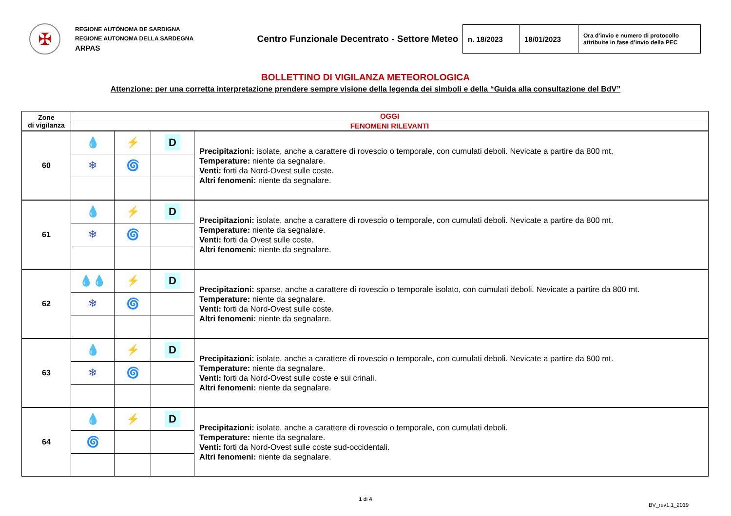✠
REGIONE AUTÒNOMA DE SARDIGNA
REGIONE AUTONOMA DELLA SARDEGNA
ARPAS
Centro Funzionale Decentrato - Settore Meteo
| n. 18/2023 | 18/01/2023 | Ora d’invio e numero di protocollo attribuite in fase d’invio della PEC |
BOLLETTINO DI VIGILANZA METEOROLOGICA
Attenzione: per una corretta interpretazione prendere sempre visione della legenda dei simboli e della “Guida alla consultazione del BdV”
| Zone di vigilanza | OGGI | | | |
| --- | --- | --- | --- | --- |
| | FENOMENI RILEVANTI | | | |
| 60 | 💧 | ⚡ | D | Precipitazioni: isolate, anche a carattere di rovescio o temporale, con cumulati deboli. Nevicate a partire da 800 mt. Temperature: niente da segnalare. Venti: forti da Nord-Ovest sulle coste. Altri fenomeni: niente da segnalare. |
| | ❄ | 🌀 | | |
| 61 | 💧 | ⚡ | D | Precipitazioni: isolate, anche a carattere di rovescio o temporale, con cumulati deboli. Nevicate a partire da 800 mt. Temperature: niente da segnalare. Venti: forti da Ovest sulle coste. Altri fenomeni: niente da segnalare. |
| | ❄ | 🌀 | | |
| 62 | 💧💧 | ⚡ | D | Precipitazioni: sparse, anche a carattere di rovescio o temporale isolato, con cumulati deboli. Nevicate a partire da 800 mt. Temperature: niente da segnalare. Venti: forti da Nord-Ovest sulle coste. Altri fenomeni: niente da segnalare. |
| | ❄ | 🌀 | | |
| 63 | 💧 | ⚡ | D | Precipitazioni: isolate, anche a carattere di rovescio o temporale, con cumulati deboli. Nevicate a partire da 800 mt. Temperature: niente da segnalare. Venti: forti da Nord-Ovest sulle coste e sui crinali. Altri fenomeni: niente da segnalare. |
| | ❄ | 🌀 | | |
| 64 | 💧 | ⚡ | D | Precipitazioni: isolate, anche a carattere di rovescio o temporale, con cumulati deboli. Temperature: niente da segnalare. Venti: forti da Nord-Ovest sulle coste sud-occidentali. Altri fenomeni: niente da segnalare. |
| | 🌀 | | | |
1 di 4
BV_rev1.1_2019